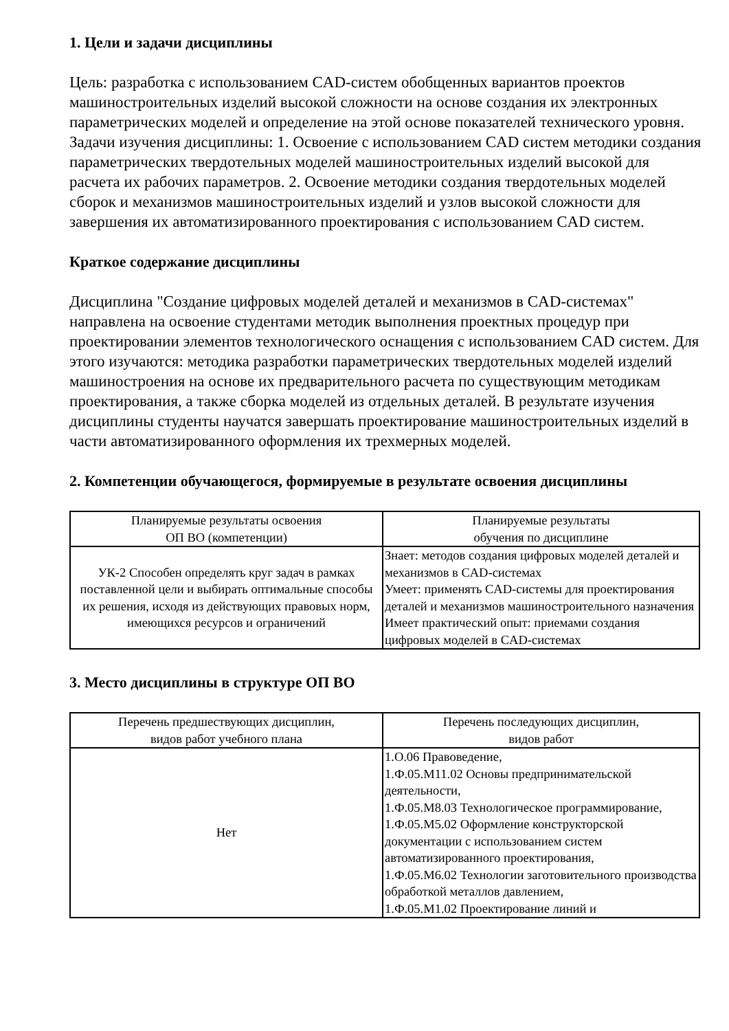1. Цели и задачи дисциплины
Цель: разработка с использованием CAD-систем обобщенных вариантов проектов машиностроительных изделий высокой сложности на основе создания их электронных параметрических моделей и определение на этой основе показателей технического уровня. Задачи изучения дисциплины: 1. Освоение с использованием CAD систем методики создания параметрических твердотельных моделей машиностроительных изделий высокой для расчета их рабочих параметров. 2. Освоение методики создания твердотельных моделей сборок и механизмов машиностроительных изделий и узлов высокой сложности для завершения их автоматизированного проектирования с использованием CAD систем.
Краткое содержание дисциплины
Дисциплина "Создание цифровых моделей деталей и механизмов в CAD-системах" направлена на освоение студентами методик выполнения проектных процедур при проектировании элементов технологического оснащения с использованием CAD систем. Для этого изучаются: методика разработки параметрических твердотельных моделей изделий машиностроения на основе их предварительного расчета по существующим методикам проектирования, а также сборка моделей из отдельных деталей. В результате изучения дисциплины студенты научатся завершать проектирование машиностроительных изделий в части автоматизированного оформления их трехмерных моделей.
2. Компетенции обучающегося, формируемые в результате освоения дисциплины
| Планируемые результаты освоения ОП ВО (компетенции) | Планируемые результаты обучения по дисциплине |
| --- | --- |
| УК-2 Способен определять круг задач в рамках поставленной цели и выбирать оптимальные способы их решения, исходя из действующих правовых норм, имеющихся ресурсов и ограничений | Знает: методов создания цифровых моделей деталей и механизмов в CAD-системах Умеет: применять CAD-системы для проектирования деталей и механизмов машиностроительного назначения Имеет практический опыт: приемами создания цифровых моделей в CAD-системах |
3. Место дисциплины в структуре ОП ВО
| Перечень предшествующих дисциплин, видов работ учебного плана | Перечень последующих дисциплин, видов работ |
| --- | --- |
| Нет | 1.О.06 Правоведение, 1.Ф.05.М11.02 Основы предпринимательской деятельности, 1.Ф.05.М8.03 Технологическое программирование, 1.Ф.05.М5.02 Оформление конструкторской документации с использованием систем автоматизированного проектирования, 1.Ф.05.М6.02 Технологии заготовительного производства обработкой металлов давлением, 1.Ф.05.М1.02 Проектирование линий и |